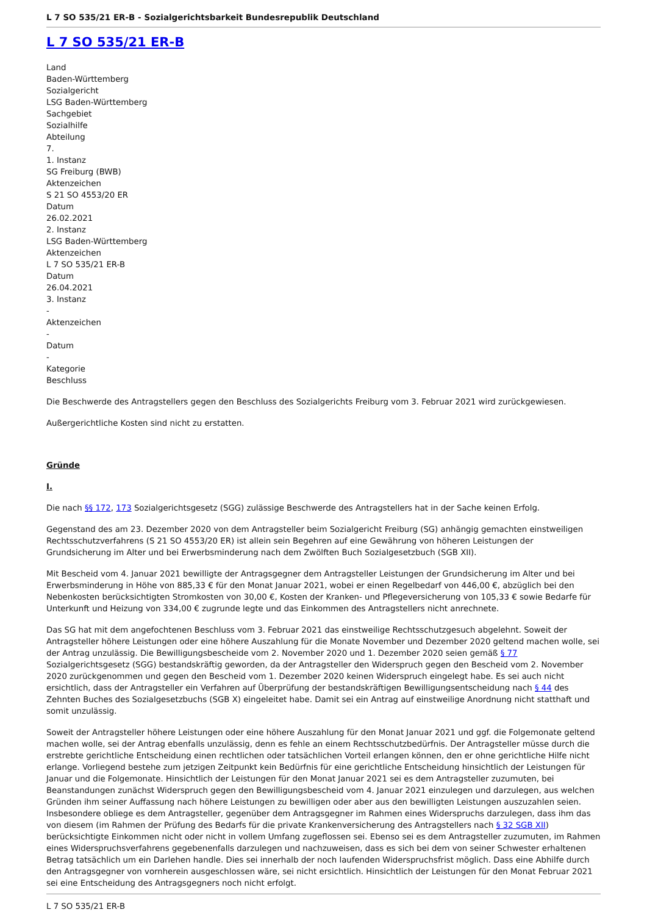L 7 SO 535/21 ER-B - Sozialgerichtsbarkeit Bundesrepublik Deutschland
L 7 SO 535/21 ER-B
Land
Baden-Württemberg
Sozialgericht
LSG Baden-Württemberg
Sachgebiet
Sozialhilfe
Abteilung
7.
1. Instanz
SG Freiburg (BWB)
Aktenzeichen
S 21 SO 4553/20 ER
Datum
26.02.2021
2. Instanz
LSG Baden-Württemberg
Aktenzeichen
L 7 SO 535/21 ER-B
Datum
26.04.2021
3. Instanz
-
Aktenzeichen
-
Datum
-
Kategorie
Beschluss
Die Beschwerde des Antragstellers gegen den Beschluss des Sozialgerichts Freiburg vom 3. Februar 2021 wird zurückgewiesen.
Außergerichtliche Kosten sind nicht zu erstatten.
Gründe
I.
Die nach §§ 172, 173 Sozialgerichtsgesetz (SGG) zulässige Beschwerde des Antragstellers hat in der Sache keinen Erfolg.
Gegenstand des am 23. Dezember 2020 von dem Antragsteller beim Sozialgericht Freiburg (SG) anhängig gemachten einstweiligen Rechtsschutzverfahrens (S 21 SO 4553/20 ER) ist allein sein Begehren auf eine Gewährung von höheren Leistungen der Grundsicherung im Alter und bei Erwerbsminderung nach dem Zwölften Buch Sozialgesetzbuch (SGB XII).
Mit Bescheid vom 4. Januar 2021 bewilligte der Antragsgegner dem Antragsteller Leistungen der Grundsicherung im Alter und bei Erwerbsminderung in Höhe von 885,33 € für den Monat Januar 2021, wobei er einen Regelbedarf von 446,00 €, abzüglich bei den Nebenkosten berücksichtigten Stromkosten von 30,00 €, Kosten der Kranken- und Pflegeversicherung von 105,33 € sowie Bedarfe für Unterkunft und Heizung von 334,00 € zugrunde legte und das Einkommen des Antragstellers nicht anrechnete.
Das SG hat mit dem angefochtenen Beschluss vom 3. Februar 2021 das einstweilige Rechtsschutzgesuch abgelehnt. Soweit der Antragsteller höhere Leistungen oder eine höhere Auszahlung für die Monate November und Dezember 2020 geltend machen wolle, sei der Antrag unzulässig. Die Bewilligungsbescheide vom 2. November 2020 und 1. Dezember 2020 seien gemäß § 77 Sozialgerichtsgesetz (SGG) bestandskräftig geworden, da der Antragsteller den Widerspruch gegen den Bescheid vom 2. November 2020 zurückgenommen und gegen den Bescheid vom 1. Dezember 2020 keinen Widerspruch eingelegt habe. Es sei auch nicht ersichtlich, dass der Antragsteller ein Verfahren auf Überprüfung der bestandskräftigen Bewilligungsentscheidung nach § 44 des Zehnten Buches des Sozialgesetzbuchs (SGB X) eingeleitet habe. Damit sei ein Antrag auf einstweilige Anordnung nicht statthaft und somit unzulässig.
Soweit der Antragsteller höhere Leistungen oder eine höhere Auszahlung für den Monat Januar 2021 und ggf. die Folgemonate geltend machen wolle, sei der Antrag ebenfalls unzulässig, denn es fehle an einem Rechtsschutzbedürfnis. Der Antragsteller müsse durch die erstrebte gerichtliche Entscheidung einen rechtlichen oder tatsächlichen Vorteil erlangen können, den er ohne gerichtliche Hilfe nicht erlange. Vorliegend bestehe zum jetzigen Zeitpunkt kein Bedürfnis für eine gerichtliche Entscheidung hinsichtlich der Leistungen für Januar und die Folgemonate. Hinsichtlich der Leistungen für den Monat Januar 2021 sei es dem Antragsteller zuzumuten, bei Beanstandungen zunächst Widerspruch gegen den Bewilligungsbescheid vom 4. Januar 2021 einzulegen und darzulegen, aus welchen Gründen ihm seiner Auffassung nach höhere Leistungen zu bewilligen oder aber aus den bewilligten Leistungen auszuzahlen seien. Insbesondere obliege es dem Antragsteller, gegenüber dem Antragsgegner im Rahmen eines Widerspruchs darzulegen, dass ihm das von diesem (im Rahmen der Prüfung des Bedarfs für die private Krankenversicherung des Antragstellers nach § 32 SGB XII) berücksichtigte Einkommen nicht oder nicht in vollem Umfang zugeflossen sei. Ebenso sei es dem Antragsteller zuzumuten, im Rahmen eines Widerspruchsverfahrens gegebenenfalls darzulegen und nachzuweisen, dass es sich bei dem von seiner Schwester erhaltenen Betrag tatsächlich um ein Darlehen handle. Dies sei innerhalb der noch laufenden Widerspruchsfrist möglich. Dass eine Abhilfe durch den Antragsgegner von vornherein ausgeschlossen wäre, sei nicht ersichtlich. Hinsichtlich der Leistungen für den Monat Februar 2021 sei eine Entscheidung des Antragsgegners noch nicht erfolgt.
L 7 SO 535/21 ER-B